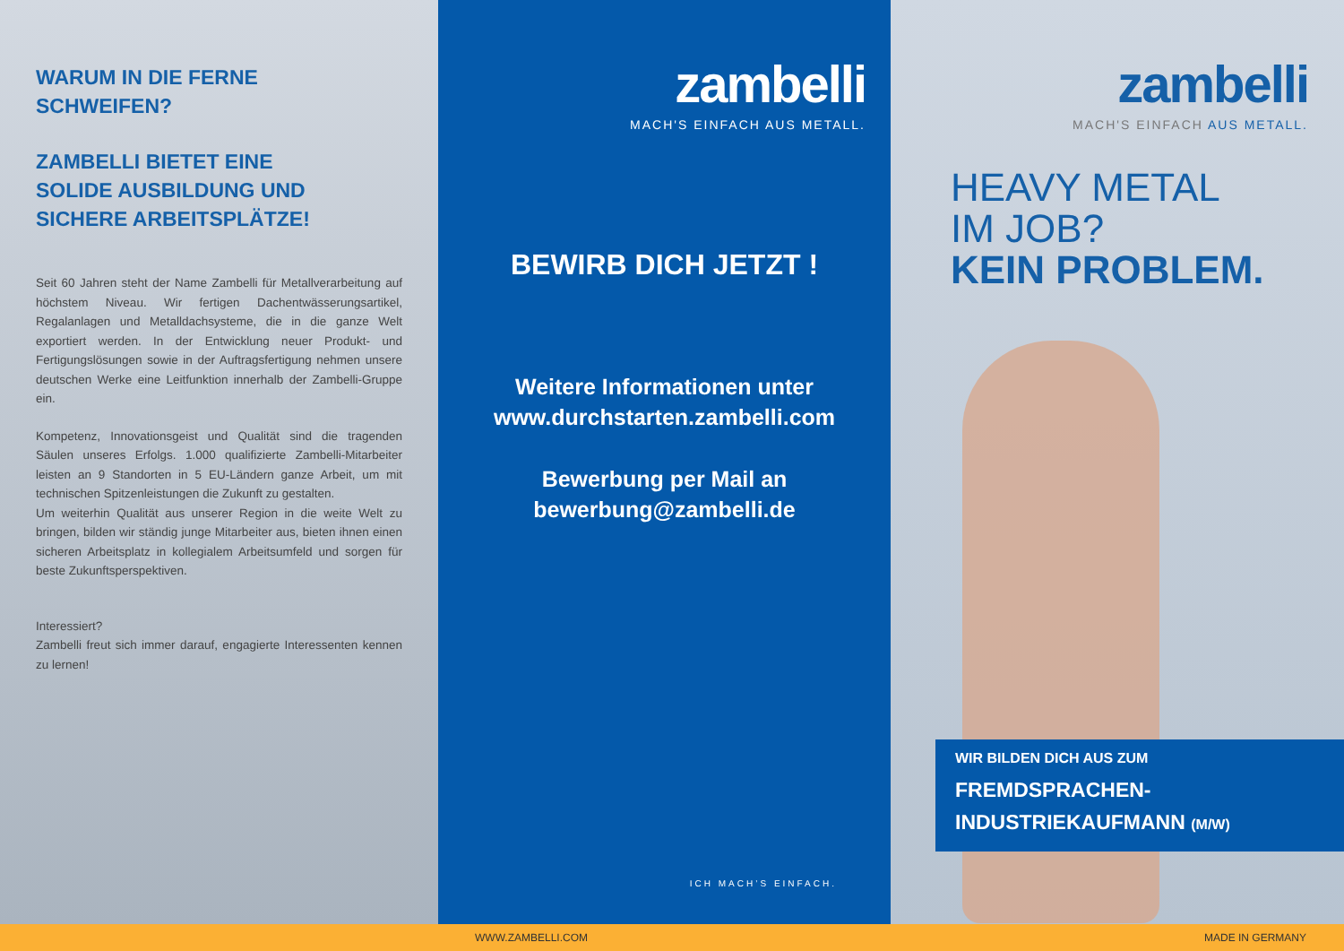WARUM IN DIE FERNE
SCHWEIFEN?
ZAMBELLI BIETET EINE
SOLIDE AUSBILDUNG UND
SICHERE ARBEITSPLÄTZE!
Seit 60 Jahren steht der Name Zambelli für Metallverarbeitung auf höchstem Niveau. Wir fertigen Dachentwässerungsartikel, Regalanlagen und Metalldachsysteme, die in die ganze Welt exportiert werden. In der Entwicklung neuer Produkt- und Fertigungslösungen sowie in der Auftragsfertigung nehmen unsere deutschen Werke eine Leitfunktion innerhalb der Zambelli-Gruppe ein.
Kompetenz, Innovationsgeist und Qualität sind die tragenden Säulen unseres Erfolgs. 1.000 qualifizierte Zambelli-Mitarbeiter leisten an 9 Standorten in 5 EU-Ländern ganze Arbeit, um mit technischen Spitzenleistungen die Zukunft zu gestalten.
Um weiterhin Qualität aus unserer Region in die weite Welt zu bringen, bilden wir ständig junge Mitarbeiter aus, bieten ihnen einen sicheren Arbeitsplatz in kollegialem Arbeitsumfeld und sorgen für beste Zukunftsperspektiven.
Interessiert?
Zambelli freut sich immer darauf, engagierte Interessenten kennen zu lernen!
zambelli
MACH'S EINFACH AUS METALL.
BEWIRB DICH JETZT !
Weitere Informationen unter
www.durchstarten.zambelli.com
Bewerbung per Mail an
bewerbung@zambelli.de
ICH MACH’S EINFACH.
zambelli
MACH'S EINFACH AUS METALL.
HEAVY METAL
IM JOB?
KEIN PROBLEM.
WIR BILDEN DICH AUS ZUM
FREMDSPRACHEN-
INDUSTRIEKAUFMANN (M/W)
WWW.ZAMBELLI.COM MADE IN GERMANY